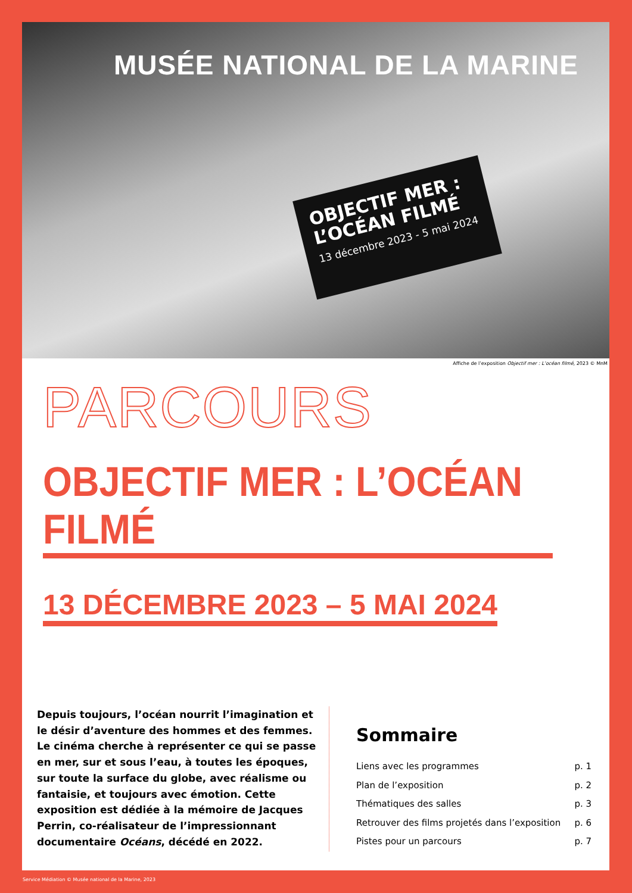MUSÉE NATIONAL DE LA MARINE
OBJECTIF MER :
L’OCÉAN FILMÉ
13 décembre 2023 - 5 mai 2024
Affiche de l’exposition Objectif mer : L’océan filmé, 2023 © MnM
PARCOURS
OBJECTIF MER : L’OCÉAN FILMÉ
13 DÉCEMBRE 2023 – 5 MAI 2024
Depuis toujours, l’océan nourrit l’imagination et le désir d’aventure des hommes et des femmes. Le cinéma cherche à représenter ce qui se passe en mer, sur et sous l’eau, à toutes les époques, sur toute la surface du globe, avec réalisme ou fantaisie, et toujours avec émotion. Cette exposition est dédiée à la mémoire de Jacques Perrin, co-réalisateur de l’impressionnant documentaire Océans, décédé en 2022.
Sommaire
Liens avec les programmes p. 1
Plan de l’exposition p. 2
Thématiques des salles p. 3
Retrouver des films projetés dans l’exposition p. 6
Pistes pour un parcours p. 7
Service Médiation © Musée national de la Marine, 2023